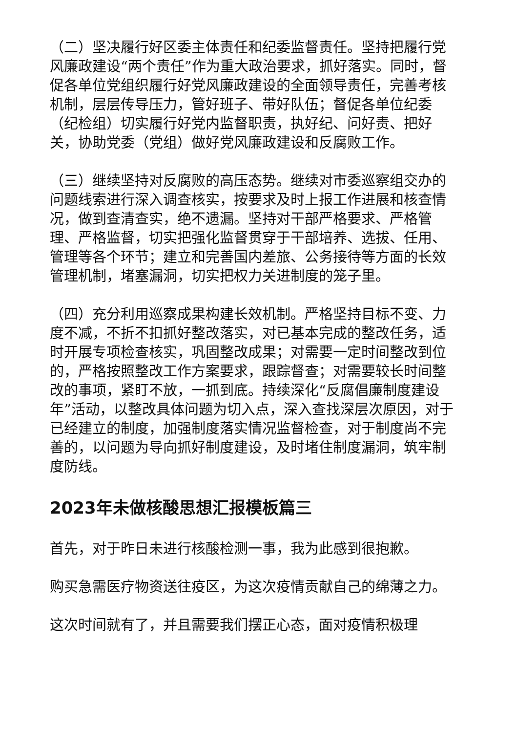（二）坚决履行好区委主体责任和纪委监督责任。坚持把履行党风廉政建设“两个责任”作为重大政治要求，抓好落实。同时，督促各单位党组织履行好党风廉政建设的全面领导责任，完善考核机制，层层传导压力，管好班子、带好队伍；督促各单位纪委（纪检组）切实履行好党内监督职责，执好纪、问好责、把好关，协助党委（党组）做好党风廉政建设和反腐败工作。
（三）继续坚持对反腐败的高压态势。继续对市委巡察组交办的问题线索进行深入调查核实，按要求及时上报工作进展和核查情况，做到查清查实，绝不遗漏。坚持对干部严格要求、严格管理、严格监督，切实把强化监督贯穿于干部培养、选拔、任用、管理等各个环节；建立和完善国内差旅、公务接待等方面的长效管理机制，堵塞漏洞，切实把权力关进制度的笼子里。
（四）充分利用巡察成果构建长效机制。严格坚持目标不变、力度不减，不折不扣抓好整改落实，对已基本完成的整改任务，适时开展专项检查核实，巩固整改成果；对需要一定时间整改到位的，严格按照整改工作方案要求，跟踪督查；对需要较长时间整改的事项，紧盯不放，一抓到底。持续深化“反腐倡廉制度建设年”活动，以整改具体问题为切入点，深入查找深层次原因，对于已经建立的制度，加强制度落实情况监督检查，对于制度尚不完善的，以问题为导向抓好制度建设，及时堵住制度漏洞，筑牢制度防线。
2023年未做核酸思想汇报模板篇三
首先，对于昨日未进行核酸检测一事，我为此感到很抱歉。
购买急需医疗物资送往疫区，为这次疫情贡献自己的绵薄之力。
这次时间就有了，并且需要我们摆正心态，面对疫情积极理